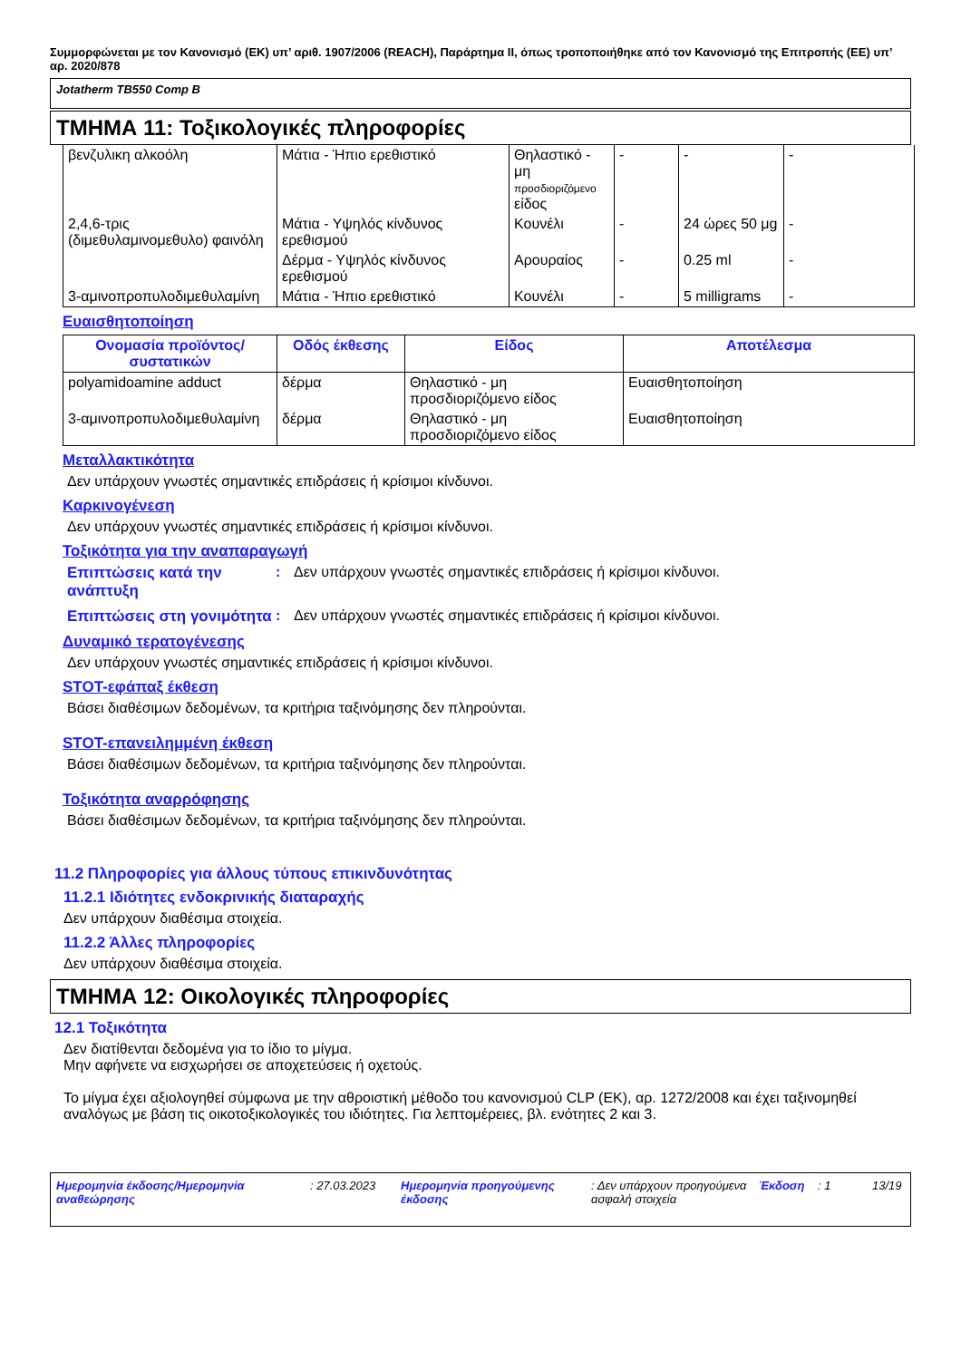Συμμορφώνεται με τον Κανονισμό (ΕΚ) υπ’ αριθ. 1907/2006 (REACH), Παράρτημα II, όπως τροποποιήθηκε από τον Κανονισμό της Επιτροπής (ΕΕ) υπ’ αρ. 2020/878
Jotatherm TB550 Comp B
ΤΜΗΜΑ 11: Τοξικολογικές πληροφορίες
| βενζυλικη αλκοόλη | Μάτια - Ήπιο ερεθιστικό | Θηλαστικό - μη προσδιοριζόμενο είδος | - | - | - |
| 2,4,6-τρις (διμεθυλαμινομεθυλο) φαινόλη | Μάτια - Υψηλός κίνδυνος ερεθισμού | Κουνέλι | - | 24 ώρες 50 μg | - |
| | Δέρμα - Υψηλός κίνδυνος ερεθισμού | Αρουραίος | - | 0.25 ml | - |
| 3-αμινοπροπυλοδιμεθυλαμίνη | Μάτια - Ήπιο ερεθιστικό | Κουνέλι | - | 5 milligrams | - |
Ευαισθητοποίηση
| Ονομασία προϊόντος/ συστατικών | Οδός έκθεσης | Είδος | Αποτέλεσμα |
| --- | --- | --- | --- |
| polyamidoamine adduct | δέρμα | Θηλαστικό - μη προσδιοριζόμενο είδος | Ευαισθητοποίηση |
| 3-αμινοπροπυλοδιμεθυλαμίνη | δέρμα | Θηλαστικό - μη προσδιοριζόμενο είδος | Ευαισθητοποίηση |
Μεταλλακτικότητα
Δεν υπάρχουν γνωστές σημαντικές επιδράσεις ή κρίσιμοι κίνδυνοι.
Καρκινογένεση
Δεν υπάρχουν γνωστές σημαντικές επιδράσεις ή κρίσιμοι κίνδυνοι.
Τοξικότητα για την αναπαραγωγή
Επιπτώσεις κατά την ανάπτυξη
: Δεν υπάρχουν γνωστές σημαντικές επιδράσεις ή κρίσιμοι κίνδυνοι.
Επιπτώσεις στη γονιμότητα
: Δεν υπάρχουν γνωστές σημαντικές επιδράσεις ή κρίσιμοι κίνδυνοι.
Δυναμικό τερατογένεσης
Δεν υπάρχουν γνωστές σημαντικές επιδράσεις ή κρίσιμοι κίνδυνοι.
STOT-εφάπαξ έκθεση
Βάσει διαθέσιμων δεδομένων, τα κριτήρια ταξινόμησης δεν πληρούνται.
STOT-επανειλημμένη έκθεση
Βάσει διαθέσιμων δεδομένων, τα κριτήρια ταξινόμησης δεν πληρούνται.
Τοξικότητα αναρρόφησης
Βάσει διαθέσιμων δεδομένων, τα κριτήρια ταξινόμησης δεν πληρούνται.
11.2 Πληροφορίες για άλλους τύπους επικινδυνότητας
11.2.1 Ιδιότητες ενδοκρινικής διαταραχής
Δεν υπάρχουν διαθέσιμα στοιχεία.
11.2.2 Άλλες πληροφορίες
Δεν υπάρχουν διαθέσιμα στοιχεία.
ΤΜΗΜΑ 12: Οικολογικές πληροφορίες
12.1 Τοξικότητα
Δεν διατίθενται δεδομένα για το ίδιο το μίγμα.
Μην αφήνετε να εισχωρήσει σε αποχετεύσεις ή οχετούς.
Το μίγμα έχει αξιολογηθεί σύμφωνα με την αθροιστική μέθοδο του κανονισμού CLP (ΕΚ), αρ. 1272/2008 και έχει ταξινομηθεί αναλόγως με βάση τις οικοτοξικολογικές του ιδιότητες. Για λεπτομέρειες, βλ. ενότητες 2 και 3.
Ημερομηνία έκδοσης/Ημερομηνία αναθεώρησης
: 27.03.2023 Ημερομηνία προηγούμενης έκδοσης
: Δεν υπάρχουν προηγούμενα ασφαλή στοιχεία
Έκδοση : 1 13/19